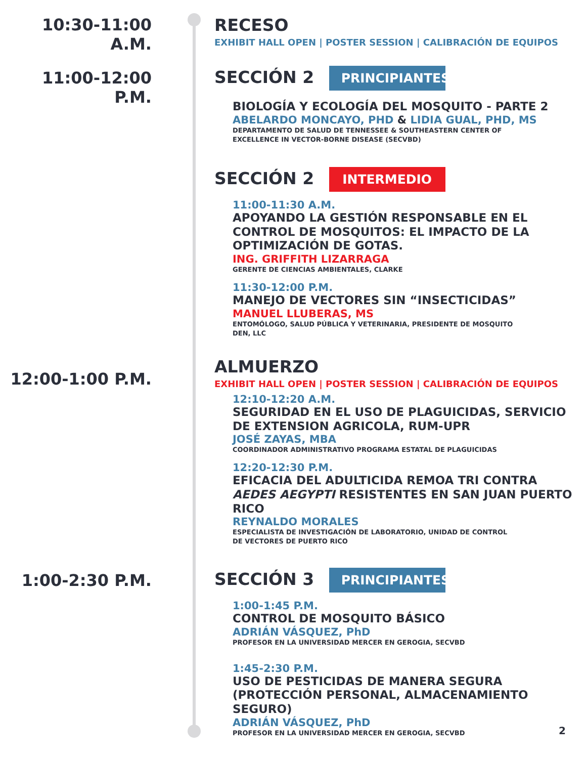10:30-11:00 A.M.
RECESO
EXHIBIT HALL OPEN | POSTER SESSION | CALIBRACIÓN DE EQUIPOS
11:00-12:00 P.M.
SECCIÓN 2 PRINCIPIANTES
BIOLOGÍA Y ECOLOGÍA DEL MOSQUITO - PARTE 2
ABELARDO MONCAYO, PHD & LIDIA GUAL, PHD, MS
DEPARTAMENTO DE SALUD DE TENNESSEE & SOUTHEASTERN CENTER OF
EXCELLENCE IN VECTOR-BORNE DISEASE (SECVBD)
SECCIÓN 2 INTERMEDIO
11:00-11:30 A.M.
APOYANDO LA GESTIÓN RESPONSABLE EN EL CONTROL DE MOSQUITOS: EL IMPACTO DE LA OPTIMIZACIÓN DE GOTAS.
ING. GRIFFITH LIZARRAGA
GERENTE DE CIENCIAS AMBIENTALES, CLARKE
11:30-12:00 P.M.
MANEJO DE VECTORES SIN “INSECTICIDAS”
MANUEL LLUBERAS, MS
ENTOMÓLOGO, SALUD PÚBLICA Y VETERINARIA, PRESIDENTE DE MOSQUITO
DEN, LLC
12:00-1:00 P.M.
ALMUERZO
EXHIBIT HALL OPEN | POSTER SESSION | CALIBRACIÓN DE EQUIPOS
12:10-12:20 A.M.
SEGURIDAD EN EL USO DE PLAGUICIDAS, SERVICIO DE EXTENSION AGRICOLA, RUM-UPR
JOSÉ ZAYAS, MBA
COORDINADOR ADMINISTRATIVO PROGRAMA ESTATAL DE PLAGUICIDAS
12:20-12:30 P.M.
EFICACIA DEL ADULTICIDA REMOA TRI CONTRA AEDES AEGYPTI RESISTENTES EN SAN JUAN PUERTO RICO
REYNALDO MORALES
ESPECIALISTA DE INVESTIGACIÓN DE LABORATORIO, UNIDAD DE CONTROL
DE VECTORES DE PUERTO RICO
1:00-2:30 P.M.
SECCIÓN 3 PRINCIPIANTES
1:00-1:45 P.M.
CONTROL DE MOSQUITO BÁSICO
ADRIÁN VÁSQUEZ, PhD
PROFESOR EN LA UNIVERSIDAD MERCER EN GEROGIA, SECVBD
1:45-2:30 P.M.
USO DE PESTICIDAS DE MANERA SEGURA (PROTECCIÓN PERSONAL, ALMACENAMIENTO SEGURO)
ADRIÁN VÁSQUEZ, PhD
PROFESOR EN LA UNIVERSIDAD MERCER EN GEROGIA, SECVBD
2